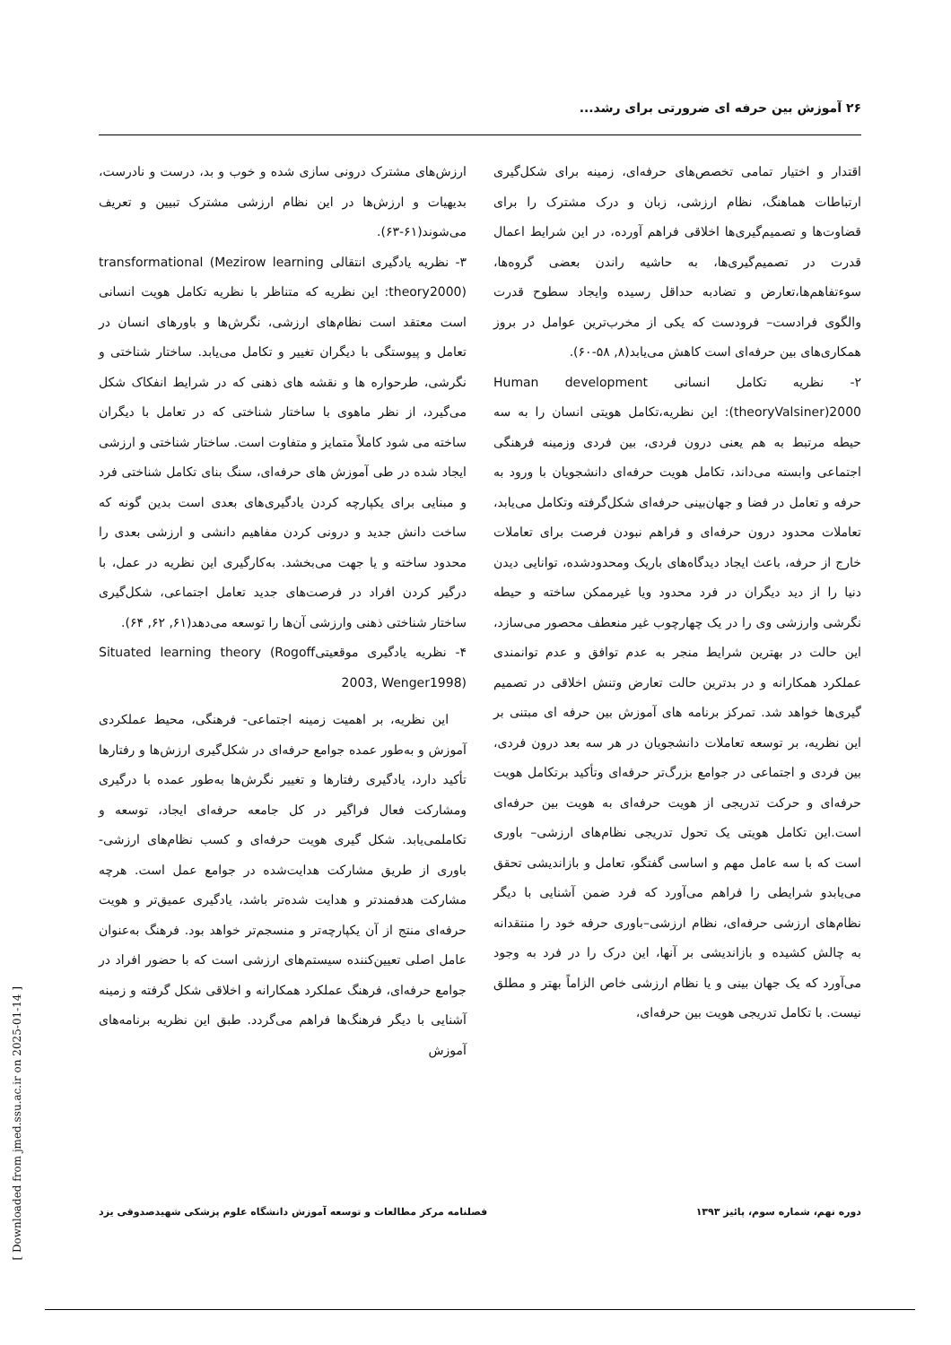۲۶ آموزش بین حرفه ای ضرورتی برای رشد...
اقتدار و اختیار تمامی تخصص‌های حرفه‌ای، زمینه برای شکل‌گیری ارتباطات هماهنگ، نظام ارزشی، زبان و درک مشترک را برای قضاوت‌ها و تصمیم‌گیری‌ها اخلاقی فراهم آورده، در این شرایط اعمال قدرت در تصمیم‌گیری‌ها، به حاشیه راندن بعضی گروه‌ها، سوءتفاهم‌ها،تعارض و تضادبه حداقل رسیده وایجاد سطوح قدرت والگوی فرادست– فرودست که یکی از مخرب‌ترین عوامل در بروز همکاری‌های بین حرفه‌ای است کاهش می‌یابد(۸, ۵۸-۶۰).
۲- نظریه تکامل انسانی Human development theoryValsiner)2000): این نظریه،تکامل هویتی انسان را به سه حیطه مرتبط به هم یعنی درون فردی، بین فردی وزمینه فرهنگی اجتماعی وابسته می‌داند، تکامل هویت حرفه‌ای دانشجویان با ورود به حرفه و تعامل در فضا و جهان‌بینی حرفه‌ای شکل‌گرفته وتکامل می‌یابد، تعاملات محدود درون حرفه‌ای و فراهم نبودن فرصت برای تعاملات خارج از حرفه، باعث ایجاد دیدگاه‌های باریک ومحدودشده، توانایی دیدن دنیا را از دید دیگران در فرد محدود ویا غیرممکن ساخته و حیطه نگرشی وارزشی وی را در یک چهارچوب غیر منعطف محصور می‌سازد، این حالت در بهترین شرایط منجر به عدم توافق و عدم توانمندی عملکرد همکارانه و در بدترین حالت تعارض وتنش اخلاقی در تصمیم گیری‌ها خواهد شد. تمرکز برنامه های آموزش بین حرفه ای مبتنی بر این نظریه، بر توسعه تعاملات دانشجویان در هر سه بعد درون فردی، بین فردی و اجتماعی در جوامع بزرگ‌تر حرفه‌ای وتأکید برتکامل هویت حرفه‌ای و حرکت تدریجی از هویت حرفه‌ای به هویت بین حرفه‌ای است.این تکامل هویتی یک تحول تدریجی نظام‌های ارزشی– باوری است که با سه عامل مهم و اساسی گفتگو، تعامل و بازاندیشی تحقق می‌یابدو شرایطی را فراهم می‌آورد که فرد ضمن آشنایی با دیگر نظام‌های ارزشی حرفه‌ای، نظام ارزشی–باوری حرفه خود را منتقدانه به چالش کشیده و بازاندیشی بر آنها، این درک را در فرد به وجود می‌آورد که یک جهان بینی و یا نظام ارزشی خاص الزاماً بهتر و مطلق نیست. با تکامل تدریجی هویت بین حرفه‌ای،
ارزش‌های مشترک درونی سازی شده و خوب و بد، درست و نادرست، بدیهیات و ارزش‌ها در این نظام ارزشی مشترک تبیین و تعریف می‌شوند(۶۱-۶۳).
۳- نظریه یادگیری انتقالی transformational (Mezirow learning theory2000): این نظریه که متناظر با نظریه تکامل هویت انسانی است معتقد است نظام‌های ارزشی، نگرش‌ها و باورهای انسان در تعامل و پیوستگی با دیگران تغییر و تکامل می‌یابد. ساختار شناختی و نگرشی، طرحواره ها و نقشه های ذهنی که در شرایط انفکاک شکل می‌گیرد، از نظر ماهوی با ساختار شناختی که در تعامل با دیگران ساخته می شود کاملاً متمایز و متفاوت است. ساختار شناختی و ارزشی ایجاد شده در طی آموزش های حرفه‌ای، سنگ بنای تکامل شناختی فرد و مبنایی برای یکپارچه کردن یادگیری‌های بعدی است بدین گونه که ساخت دانش جدید و درونی کردن مفاهیم دانشی و ارزشی بعدی را محدود ساخته و یا جهت می‌بخشد. به‌کارگیری این نظریه در عمل، با درگیر کردن افراد در فرصت‌های جدید تعامل اجتماعی، شکل‌گیری ساختار شناختی ذهنی وارزشی آن‌ها را توسعه می‌دهد(۶۱, ۶۲, ۶۴).
۴- نظریه یادگیری موقعیتیSituated learning theory (Rogoff 2003, Wenger1998)
این نظریه، بر اهمیت زمینه اجتماعی- فرهنگی، محیط عملکردی آموزش و به‌طور عمده جوامع حرفه‌ای در شکل‌گیری ارزش‌ها و رفتارها تأکید دارد، یادگیری رفتارها و تغییر نگرش‌ها به‌طور عمده با درگیری ومشارکت فعال فراگیر در کل جامعه حرفه‌ای ایجاد، توسعه و تکاملمی‌یابد. شکل گیری هویت حرفه‌ای و کسب نظام‌های ارزشی- باوری از طریق مشارکت هدایت‌شده در جوامع عمل است. هرچه مشارکت هدفمندتر و هدایت شده‌تر باشد، یادگیری عمیق‌تر و هویت حرفه‌ای منتج از آن یکپارچه‌تر و منسجم‌تر خواهد بود. فرهنگ به‌عنوان عامل اصلی تعیین‌کننده سیستم‌های ارزشی است که با حضور افراد در جوامع حرفه‌ای، فرهنگ عملکرد همکارانه و اخلاقی شکل گرفته و زمینه آشنایی با دیگر فرهنگ‌ها فراهم می‌گردد. طبق این نظریه برنامه‌های آموزش
فصلنامه مرکز مطالعات و توسعه آموزش دانشگاه علوم پزشکی شهیدصدوقی یزد دوره نهم، شماره سوم، پائیز ۱۳۹۳
[ Downloaded from jmed.ssu.ac.ir on 2025-01-14 ]